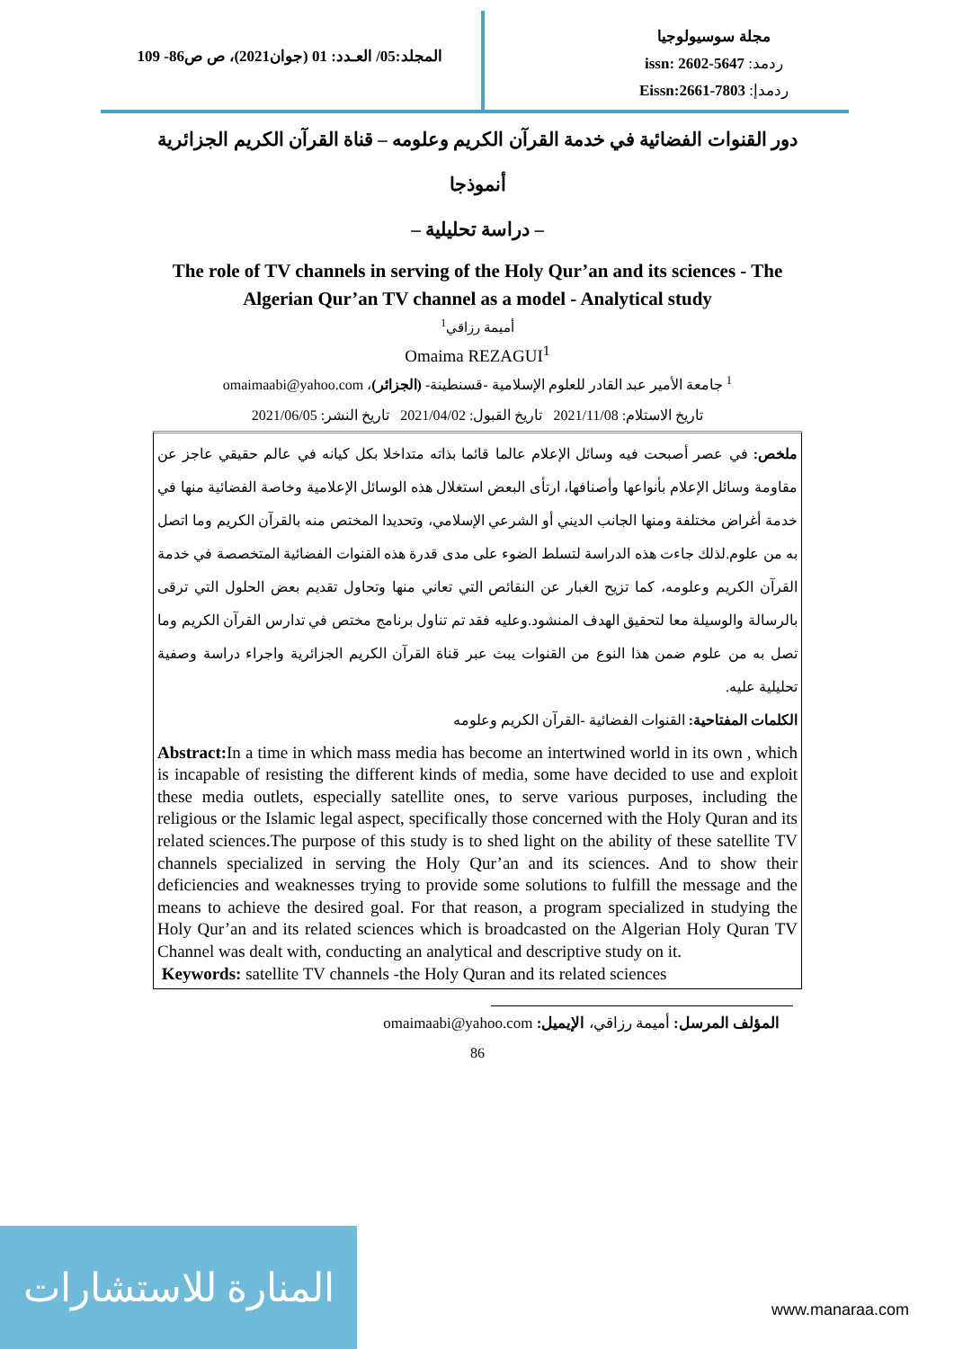المجلد:05/ العـدد: 01 (جوان2021)، ص ص86- 109
مجلة سوسيولوجيا
ردمد: issn: 2602-5647
ردمدإ: Eissn:2661-7803
دور القنوات الفضائية في خدمة القرآن الكريم وعلومه – قناة القرآن الكريم الجزائرية أنموذجا
– دراسة تحليلية –
The role of TV channels in serving of the Holy Qur’an and its sciences - The Algerian Qur’an TV channel as a model - Analytical study
أميمة رزاقي<sup>1</sup>
Omaima REZAGUI<sup>1</sup>
<sup>1</sup> جامعة الأمير عبد القادر للعلوم الإسلامية -قسنطينة- (الجزائر)، omaimaabi@yahoo.com
تاريخ الاستلام: 2021/11/08 تاريخ القبول: 2021/04/02 تاريخ النشر: 2021/06/05
ملخص: في عصر أصبحت فيه وسائل الإعلام عالما قائما بذاته متداخلا بكل كيانه في عالم حقيقي عاجز عن مقاومة وسائل الإعلام بأنواعها وأصنافها، ارتأى البعض استغلال هذه الوسائل الإعلامية وخاصة الفضائية منها في خدمة أغراض مختلفة ومنها الجانب الديني أو الشرعي الإسلامي، وتحديدا المختص منه بالقرآن الكريم وما اتصل به من علوم.لذلك جاءت هذه الدراسة لتسلط الضوء على مدى قدرة هذه القنوات الفضائية المتخصصة في خدمة القرآن الكريم وعلومه، كما تزيح الغبار عن النقائص التي تعاني منها وتحاول تقديم بعض الحلول التي ترقى بالرسالة والوسيلة معا لتحقيق الهدف المنشود.وعليه فقد تم تناول برنامج مختص في تدارس القرآن الكريم وما تصل به من علوم ضمن هذا النوع من القنوات يبث عبر قناة القرآن الكريم الجزائرية واجراء دراسة وصفية تحليلية عليه.
الكلمات المفتاحية: القنوات الفضائية -القرآن الكريم وعلومه
Abstract: In a time in which mass media has become an intertwined world in its own , which is incapable of resisting the different kinds of media, some have decided to use and exploit these media outlets, especially satellite ones, to serve various purposes, including the religious or the Islamic legal aspect, specifically those concerned with the Holy Quran and its related sciences.The purpose of this study is to shed light on the ability of these satellite TV channels specialized in serving the Holy Qur’an and its sciences. And to show their deficiencies and weaknesses trying to provide some solutions to fulfill the message and the means to achieve the desired goal. For that reason, a program specialized in studying the Holy Qur’an and its related sciences which is broadcasted on the Algerian Holy Quran TV Channel was dealt with, conducting an analytical and descriptive study on it.
Keywords: satellite TV channels -the Holy Quran and its related sciences
المؤلف المرسل: أميمة رزاقي، الإيميل: omaimaabi@yahoo.com
86
المنارة للاستشارات
www.manaraa.com